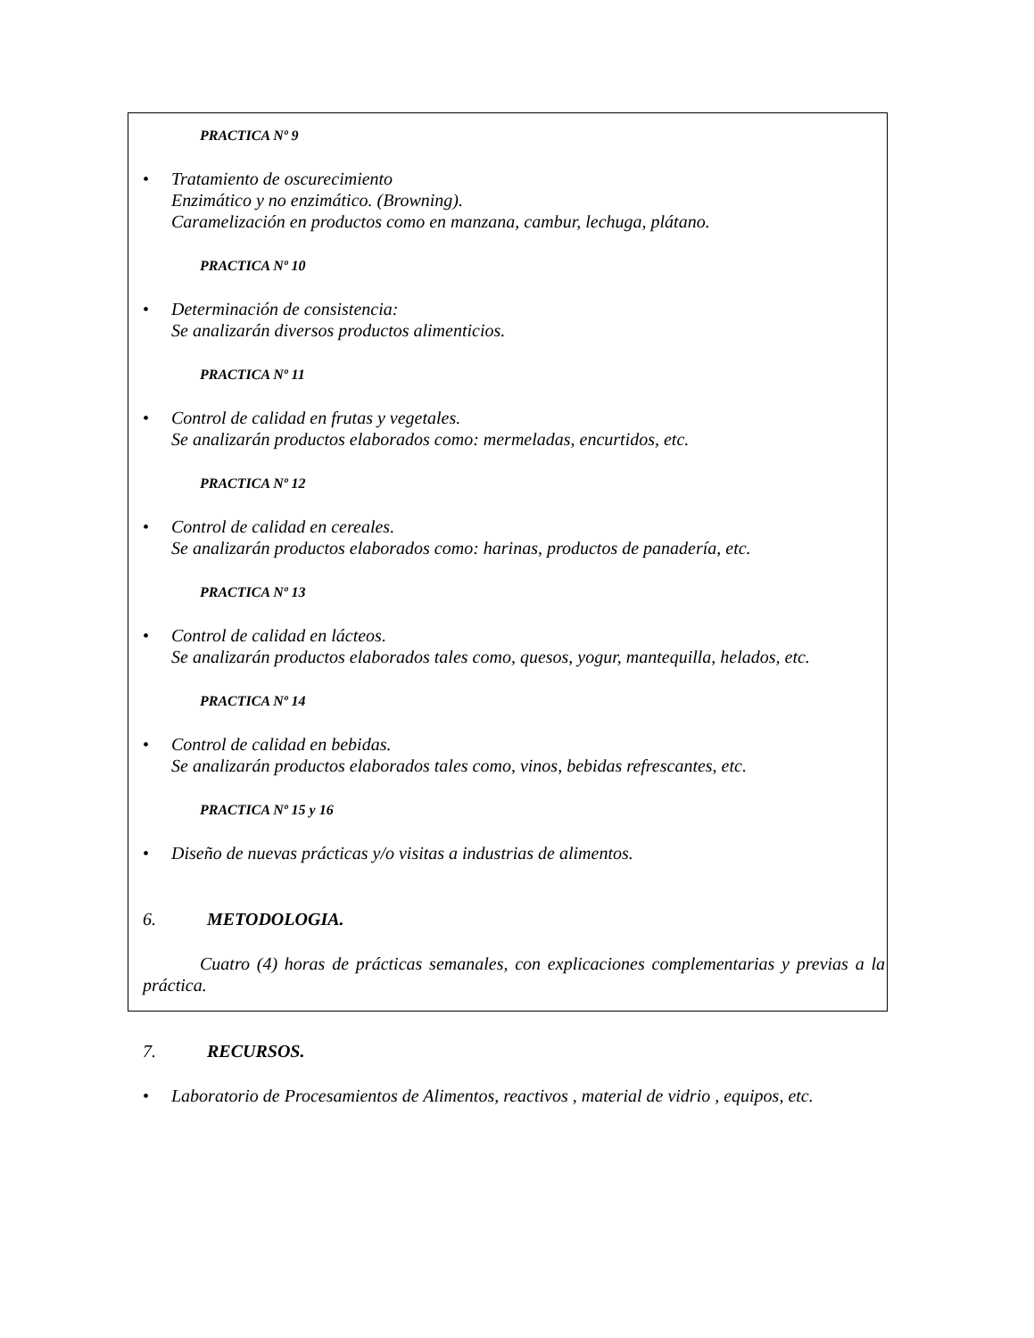PRACTICA Nº 9
• Tratamiento de oscurecimiento
Enzimático y no enzimático. (Browning).
Caramelización en productos como en manzana, cambur, lechuga, plátano.
PRACTICA Nº 10
• Determinación de consistencia:
Se analizarán diversos productos alimenticios.
PRACTICA Nº 11
• Control de calidad en frutas y vegetales.
Se analizarán productos elaborados como: mermeladas, encurtidos, etc.
PRACTICA Nº 12
• Control de calidad en cereales.
Se analizarán productos elaborados como: harinas, productos de panadería, etc.
PRACTICA Nº 13
• Control de calidad en lácteos.
Se analizarán productos elaborados tales como, quesos, yogur, mantequilla, helados, etc.
PRACTICA Nº 14
• Control de calidad en bebidas.
Se analizarán productos elaborados tales como, vinos, bebidas refrescantes, etc.
PRACTICA Nº 15 y 16
• Diseño de nuevas prácticas y/o visitas a industrias de alimentos.
6. METODOLOGIA.
Cuatro (4) horas de prácticas semanales, con explicaciones complementarias y previas a la práctica.
7. RECURSOS.
• Laboratorio de Procesamientos de Alimentos, reactivos , material de vidrio , equipos, etc.